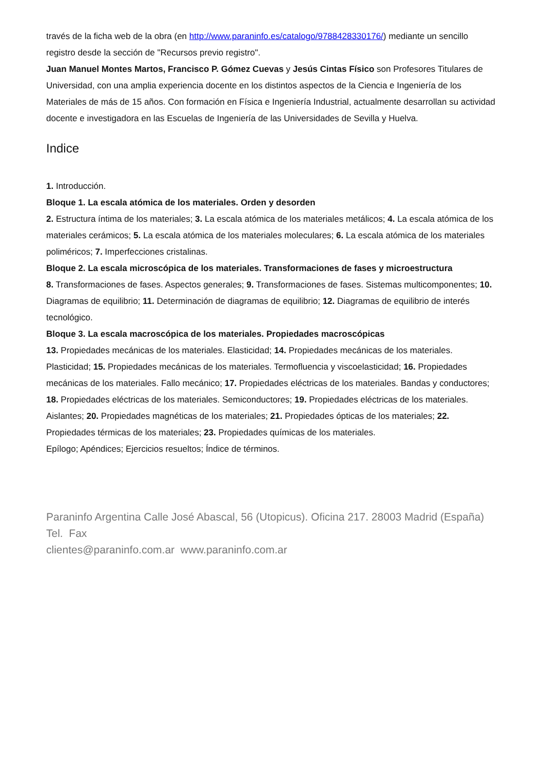través de la ficha web de la obra (en http://www.paraninfo.es/catalogo/9788428330176/) mediante un sencillo registro desde la sección de "Recursos previo registro".
Juan Manuel Montes Martos, Francisco P. Gómez Cuevas y Jesús Cintas Físico son Profesores Titulares de Universidad, con una amplia experiencia docente en los distintos aspectos de la Ciencia e Ingeniería de los Materiales de más de 15 años. Con formación en Física e Ingeniería Industrial, actualmente desarrollan su actividad docente e investigadora en las Escuelas de Ingeniería de las Universidades de Sevilla y Huelva.
Indice
1. Introducción.
Bloque 1. La escala atómica de los materiales. Orden y desorden
2. Estructura íntima de los materiales; 3. La escala atómica de los materiales metálicos; 4. La escala atómica de los materiales cerámicos; 5. La escala atómica de los materiales moleculares; 6. La escala atómica de los materiales poliméricos; 7. Imperfecciones cristalinas.
Bloque 2. La escala microscópica de los materiales. Transformaciones de fases y microestructura
8. Transformaciones de fases. Aspectos generales; 9. Transformaciones de fases. Sistemas multicomponentes; 10. Diagramas de equilibrio; 11. Determinación de diagramas de equilibrio; 12. Diagramas de equilibrio de interés tecnológico.
Bloque 3. La escala macroscópica de los materiales. Propiedades macroscópicas
13. Propiedades mecánicas de los materiales. Elasticidad; 14. Propiedades mecánicas de los materiales. Plasticidad; 15. Propiedades mecánicas de los materiales. Termofluencia y viscoelasticidad; 16. Propiedades mecánicas de los materiales. Fallo mecánico; 17. Propiedades eléctricas de los materiales. Bandas y conductores; 18. Propiedades eléctricas de los materiales. Semiconductores; 19. Propiedades eléctricas de los materiales. Aislantes; 20. Propiedades magnéticas de los materiales; 21. Propiedades ópticas de los materiales; 22. Propiedades térmicas de los materiales; 23. Propiedades químicas de los materiales.
Epílogo; Apéndices; Ejercicios resueltos; Índice de términos.
Paraninfo Argentina Calle José Abascal, 56 (Utopicus). Oficina 217. 28003 Madrid (España)
Tel. Fax
clientes@paraninfo.com.ar www.paraninfo.com.ar